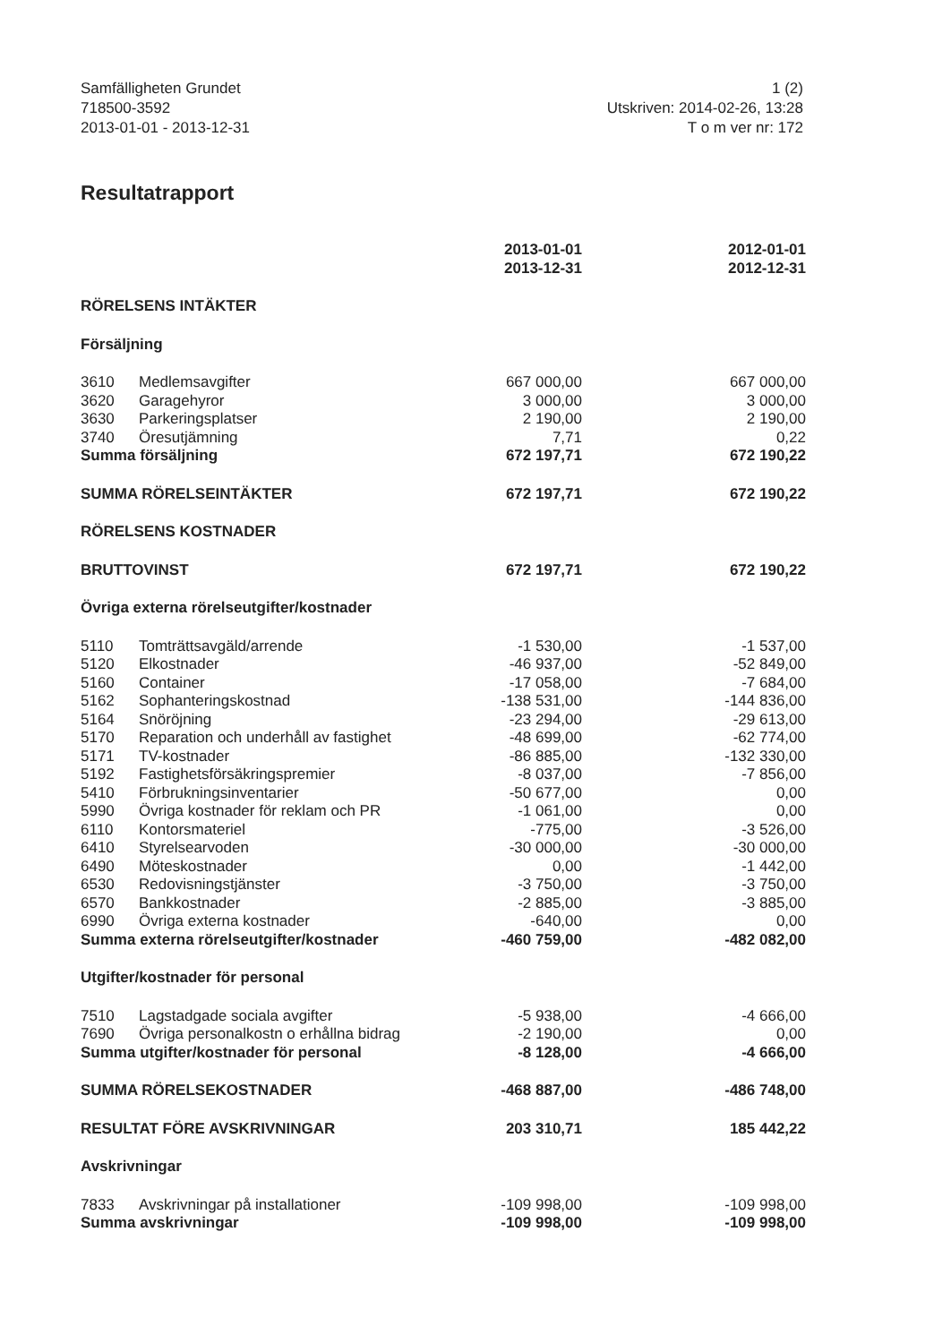Samfälligheten Grundet
718500-3592
2013-01-01 - 2013-12-31
1 (2)
Utskriven: 2014-02-26, 13:28
T o m ver nr: 172
Resultatrapport
| | | 2013-01-01 2013-12-31 | | 2012-01-01 2012-12-31 |
| RÖRELSENS INTÄKTER | | | | |
| Försäljning | | | | |
| 3610 | Medlemsavgifter | 667 000,00 | | 667 000,00 |
| 3620 | Garagehyror | 3 000,00 | | 3 000,00 |
| 3630 | Parkeringsplatser | 2 190,00 | | 2 190,00 |
| 3740 | Öresutjämning | 7,71 | | 0,22 |
| Summa försäljning | | 672 197,71 | | 672 190,22 |
| SUMMA RÖRELSEINTÄKTER | | 672 197,71 | | 672 190,22 |
| RÖRELSENS KOSTNADER | | | | |
| BRUTTOVINST | | 672 197,71 | | 672 190,22 |
| Övriga externa rörelseutgifter/kostnader | | | | |
| 5110 | Tomträttsavgäld/arrende | -1 530,00 | | -1 537,00 |
| 5120 | Elkostnader | -46 937,00 | | -52 849,00 |
| 5160 | Container | -17 058,00 | | -7 684,00 |
| 5162 | Sophanteringskostnad | -138 531,00 | | -144 836,00 |
| 5164 | Snöröjning | -23 294,00 | | -29 613,00 |
| 5170 | Reparation och underhåll av fastighet | -48 699,00 | | -62 774,00 |
| 5171 | TV-kostnader | -86 885,00 | | -132 330,00 |
| 5192 | Fastighetsförsäkringspremier | -8 037,00 | | -7 856,00 |
| 5410 | Förbrukningsinventarier | -50 677,00 | | 0,00 |
| 5990 | Övriga kostnader för reklam och PR | -1 061,00 | | 0,00 |
| 6110 | Kontorsmateriel | -775,00 | | -3 526,00 |
| 6410 | Styrelsearvoden | -30 000,00 | | -30 000,00 |
| 6490 | Möteskostnader | 0,00 | | -1 442,00 |
| 6530 | Redovisningstjänster | -3 750,00 | | -3 750,00 |
| 6570 | Bankkostnader | -2 885,00 | | -3 885,00 |
| 6990 | Övriga externa kostnader | -640,00 | | 0,00 |
| Summa externa rörelseutgifter/kostnader | | -460 759,00 | | -482 082,00 |
| Utgifter/kostnader för personal | | | | |
| 7510 | Lagstadgade sociala avgifter | -5 938,00 | | -4 666,00 |
| 7690 | Övriga personalkostn o erhållna bidrag | -2 190,00 | | 0,00 |
| Summa utgifter/kostnader för personal | | -8 128,00 | | -4 666,00 |
| SUMMA RÖRELSEKOSTNADER | | -468 887,00 | | -486 748,00 |
| RESULTAT FÖRE AVSKRIVNINGAR | | 203 310,71 | | 185 442,22 |
| Avskrivningar | | | | |
| 7833 | Avskrivningar på installationer | -109 998,00 | | -109 998,00 |
| Summa avskrivningar | | -109 998,00 | | -109 998,00 |